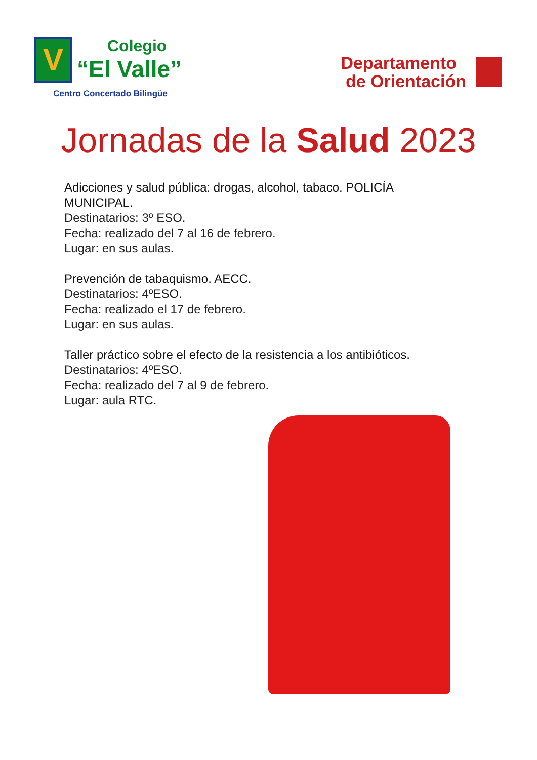V
Colegio
“El Valle”
Centro Concertado Bilingüe
Departamento
de Orientación
Jornadas de la Salud 2023
Adicciones y salud pública: drogas, alcohol, tabaco. POLICÍA
MUNICIPAL.
Destinatarios: 3º ESO.
Fecha: realizado del 7 al 16 de febrero.
Lugar: en sus aulas.
Prevención de tabaquismo. AECC.
Destinatarios: 4ºESO.
Fecha: realizado el 17 de febrero.
Lugar: en sus aulas.
Taller práctico sobre el efecto de la resistencia a los antibióticos.
Destinatarios: 4ºESO.
Fecha: realizado del 7 al 9 de febrero.
Lugar: aula RTC.